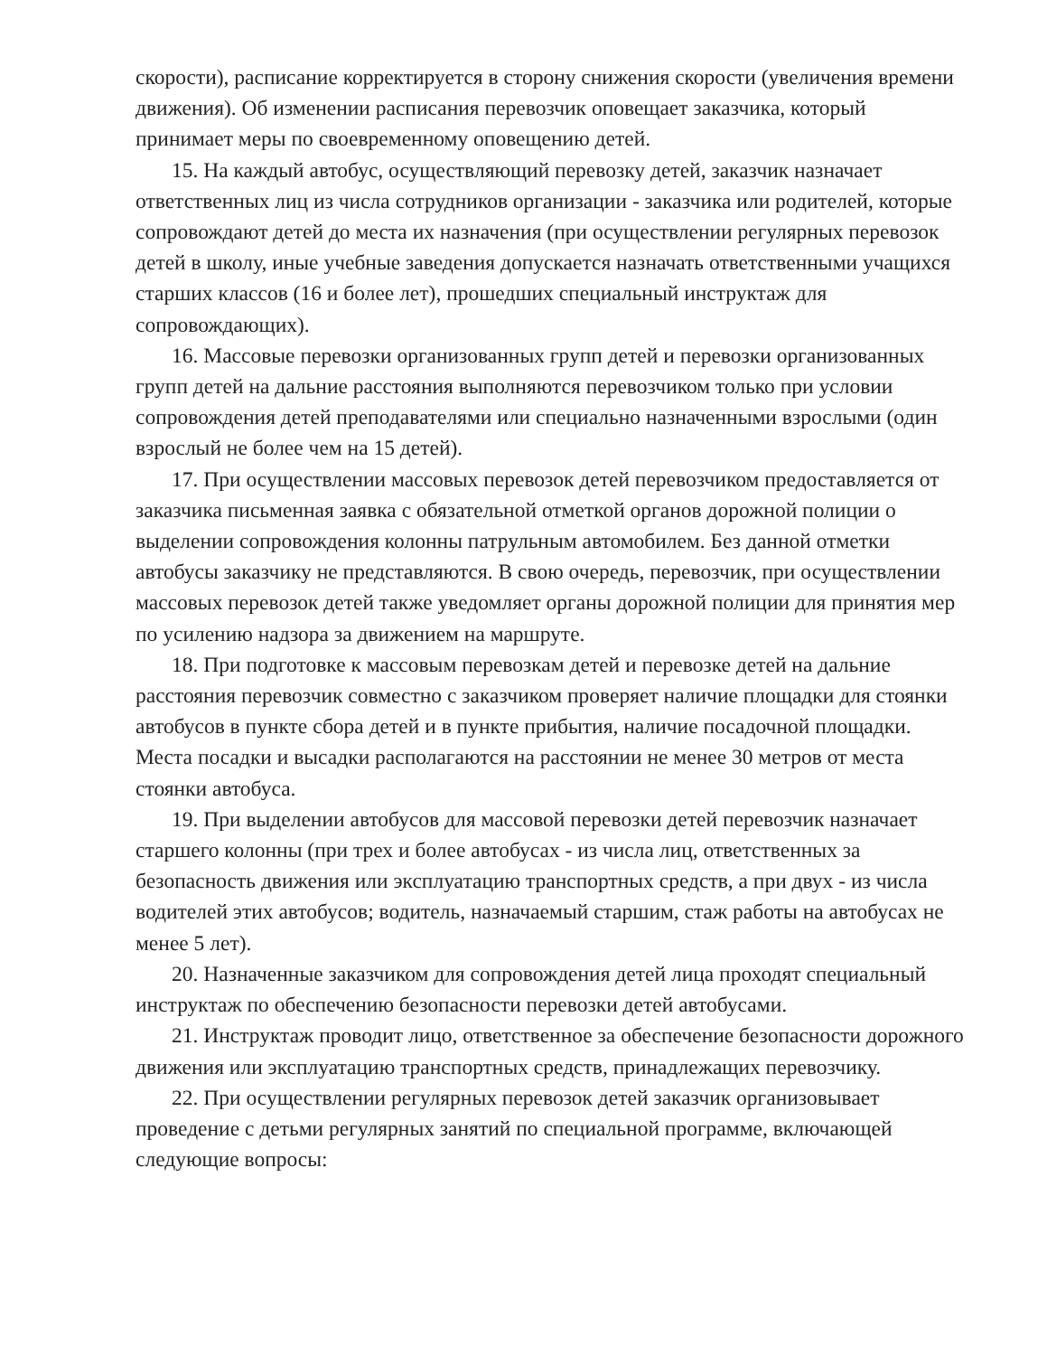скорости), расписание корректируется в сторону снижения скорости (увеличения времени движения). Об изменении расписания перевозчик оповещает заказчика, который принимает меры по своевременному оповещению детей.
15. На каждый автобус, осуществляющий перевозку детей, заказчик назначает ответственных лиц из числа сотрудников организации - заказчика или родителей, которые сопровождают детей до места их назначения (при осуществлении регулярных перевозок детей в школу, иные учебные заведения допускается назначать ответственными учащихся старших классов (16 и более лет), прошедших специальный инструктаж для сопровождающих).
16. Массовые перевозки организованных групп детей и перевозки организованных групп детей на дальние расстояния выполняются перевозчиком только при условии сопровождения детей преподавателями или специально назначенными взрослыми (один взрослый не более чем на 15 детей).
17. При осуществлении массовых перевозок детей перевозчиком предоставляется от заказчика письменная заявка с обязательной отметкой органов дорожной полиции о выделении сопровождения колонны патрульным автомобилем. Без данной отметки автобусы заказчику не представляются. В свою очередь, перевозчик, при осуществлении массовых перевозок детей также уведомляет органы дорожной полиции для принятия мер по усилению надзора за движением на маршруте.
18. При подготовке к массовым перевозкам детей и перевозке детей на дальние расстояния перевозчик совместно с заказчиком проверяет наличие площадки для стоянки автобусов в пункте сбора детей и в пункте прибытия, наличие посадочной площадки. Места посадки и высадки располагаются на расстоянии не менее 30 метров от места стоянки автобуса.
19. При выделении автобусов для массовой перевозки детей перевозчик назначает старшего колонны (при трех и более автобусах - из числа лиц, ответственных за безопасность движения или эксплуатацию транспортных средств, а при двух - из числа водителей этих автобусов; водитель, назначаемый старшим, стаж работы на автобусах не менее 5 лет).
20. Назначенные заказчиком для сопровождения детей лица проходят специальный инструктаж по обеспечению безопасности перевозки детей автобусами.
21. Инструктаж проводит лицо, ответственное за обеспечение безопасности дорожного движения или эксплуатацию транспортных средств, принадлежащих перевозчику.
22. При осуществлении регулярных перевозок детей заказчик организовывает проведение с детьми регулярных занятий по специальной программе, включающей следующие вопросы: